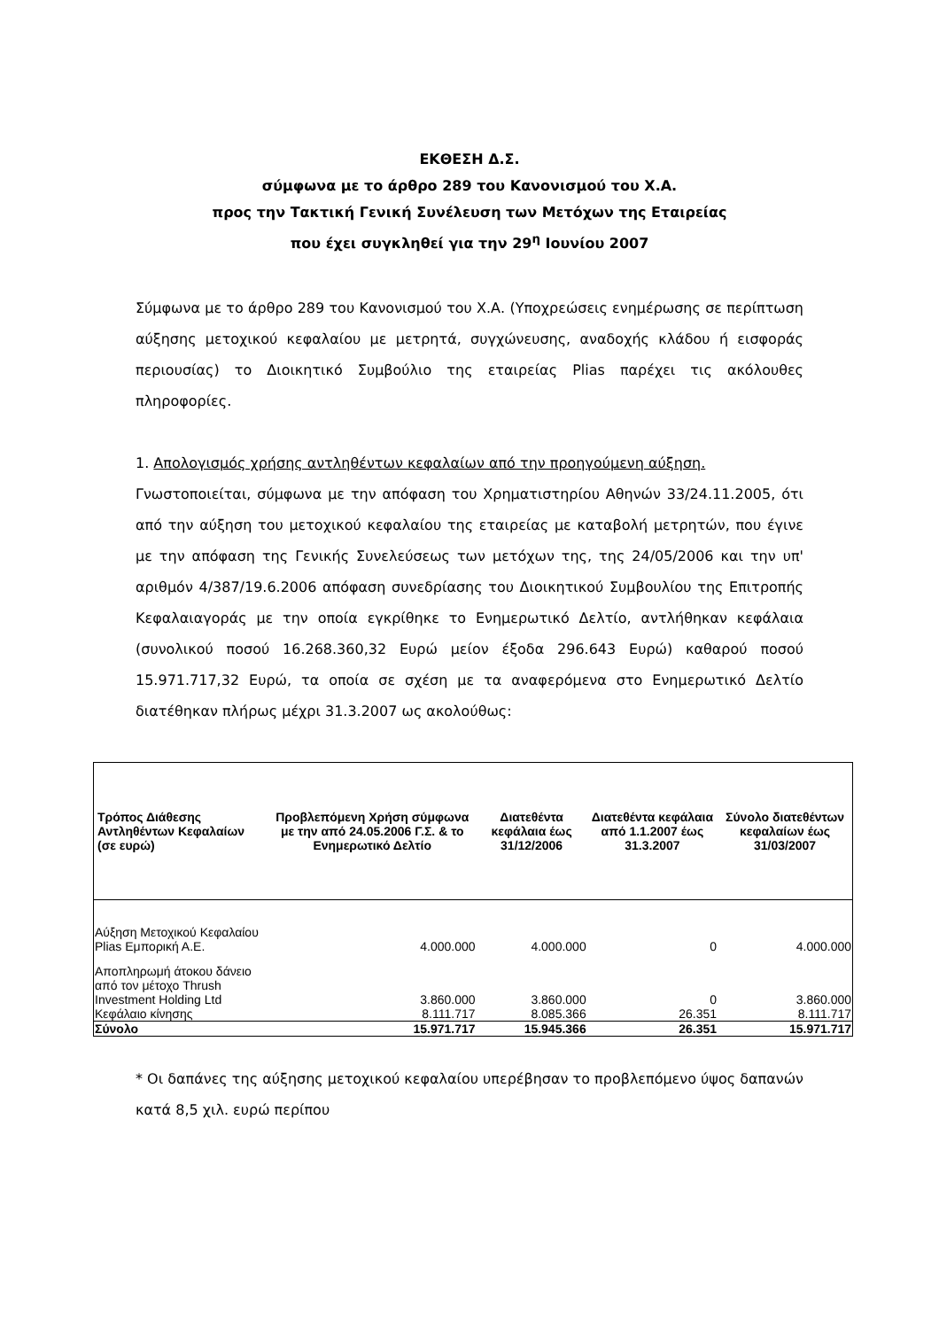ΕΚΘΕΣΗ Δ.Σ.
σύμφωνα με το άρθρο 289 του Κανονισμού του Χ.Α.
προς την Τακτική Γενική Συνέλευση των Μετόχων της Εταιρείας
που έχει συγκληθεί για την 29<sup>η</sup> Ιουνίου 2007
Σύμφωνα με το άρθρο 289 του Κανονισμού του Χ.Α. (Υποχρεώσεις ενημέρωσης σε περίπτωση αύξησης μετοχικού κεφαλαίου με μετρητά, συγχώνευσης, αναδοχής κλάδου ή εισφοράς περιουσίας) το Διοικητικό Συμβούλιο της εταιρείας Plias παρέχει τις ακόλουθες πληροφορίες.
1. Απολογισμός χρήσης αντληθέντων κεφαλαίων από την προηγούμενη αύξηση.
Γνωστοποιείται, σύμφωνα με την απόφαση του Χρηματιστηρίου Αθηνών 33/24.11.2005, ότι από την αύξηση του μετοχικού κεφαλαίου της εταιρείας με καταβολή μετρητών, που έγινε με την απόφαση της Γενικής Συνελεύσεως των μετόχων της, της 24/05/2006 και την υπ' αριθμόν 4/387/19.6.2006 απόφαση συνεδρίασης του Διοικητικού Συμβουλίου της Επιτροπής Κεφαλαιαγοράς με την οποία εγκρίθηκε το Ενημερωτικό Δελτίο, αντλήθηκαν κεφάλαια (συνολικού ποσού 16.268.360,32 Ευρώ μείον έξοδα 296.643 Ευρώ) καθαρού ποσού 15.971.717,32 Ευρώ, τα οποία σε σχέση με τα αναφερόμενα στο Ενημερωτικό Δελτίο διατέθηκαν πλήρως μέχρι 31.3.2007 ως ακολούθως:
| Τρόπος Διάθεσης Αντληθέντων Κεφαλαίων (σε ευρώ) | Προβλεπόμενη Χρήση σύμφωνα με την από 24.05.2006 Γ.Σ. & το Ενημερωτικό Δελτίο | Διατεθέντα κεφάλαια έως 31/12/2006 | Διατεθέντα κεφάλαια από 1.1.2007 έως 31.3.2007 | Σύνολο διατεθέντων κεφαλαίων έως 31/03/2007 |
| --- | --- | --- | --- | --- |
| Αύξηση Μετοχικού Κεφαλαίου Plias Εμπορική Α.Ε. | 4.000.000 | 4.000.000 | 0 | 4.000.000 |
| Αποπληρωμή άτοκου δάνειο από τον μέτοχο Thrush Investment Holding Ltd | 3.860.000 | 3.860.000 | 0 | 3.860.000 |
| Κεφάλαιο κίνησης | 8.111.717 | 8.085.366 | 26.351 | 8.111.717 |
| Σύνολο | 15.971.717 | 15.945.366 | 26.351 | 15.971.717 |
* Οι δαπάνες της αύξησης μετοχικού κεφαλαίου υπερέβησαν το προβλεπόμενο ύψος δαπανών κατά 8,5 χιλ. ευρώ περίπου